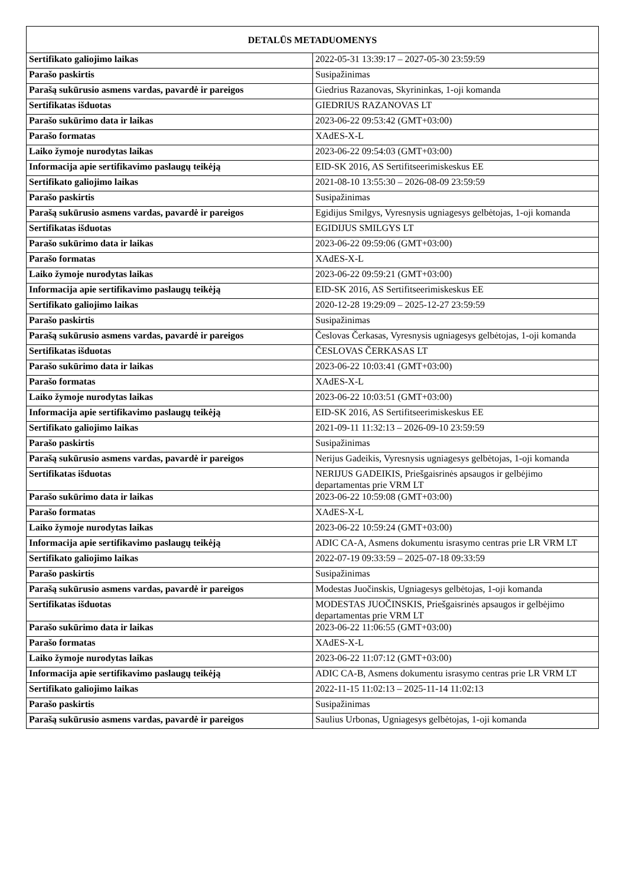| DETALŪS METADUOMENYS | |
| --- | --- |
| Sertifikato galiojimo laikas | 2022-05-31 13:39:17 – 2027-05-30 23:59:59 |
| Parašo paskirtis | Susipažinimas |
| Parašą sukūrusio asmens vardas, pavardė ir pareigos | Giedrius Razanovas, Skyrininkas, 1-oji komanda |
| Sertifikatas išduotas | GIEDRIUS RAZANOVAS LT |
| Parašo sukūrimo data ir laikas | 2023-06-22 09:53:42 (GMT+03:00) |
| Parašo formatas | XAdES-X-L |
| Laiko žymoje nurodytas laikas | 2023-06-22 09:54:03 (GMT+03:00) |
| Informacija apie sertifikavimo paslaugų teikėją | EID-SK 2016, AS Sertifitseerimiskeskus EE |
| Sertifikato galiojimo laikas | 2021-08-10 13:55:30 – 2026-08-09 23:59:59 |
| Parašo paskirtis | Susipažinimas |
| Parašą sukūrusio asmens vardas, pavardė ir pareigos | Egidijus Smilgys, Vyresnysis ugniagesys gelbėtojas, 1-oji komanda |
| Sertifikatas išduotas | EGIDIJUS SMILGYS LT |
| Parašo sukūrimo data ir laikas | 2023-06-22 09:59:06 (GMT+03:00) |
| Parašo formatas | XAdES-X-L |
| Laiko žymoje nurodytas laikas | 2023-06-22 09:59:21 (GMT+03:00) |
| Informacija apie sertifikavimo paslaugų teikėją | EID-SK 2016, AS Sertifitseerimiskeskus EE |
| Sertifikato galiojimo laikas | 2020-12-28 19:29:09 – 2025-12-27 23:59:59 |
| Parašo paskirtis | Susipažinimas |
| Parašą sukūrusio asmens vardas, pavardė ir pareigos | Česlovas Čerkasas, Vyresnysis ugniagesys gelbėtojas, 1-oji komanda |
| Sertifikatas išduotas | ČESLOVAS ČERKASAS LT |
| Parašo sukūrimo data ir laikas | 2023-06-22 10:03:41 (GMT+03:00) |
| Parašo formatas | XAdES-X-L |
| Laiko žymoje nurodytas laikas | 2023-06-22 10:03:51 (GMT+03:00) |
| Informacija apie sertifikavimo paslaugų teikėją | EID-SK 2016, AS Sertifitseerimiskeskus EE |
| Sertifikato galiojimo laikas | 2021-09-11 11:32:13 – 2026-09-10 23:59:59 |
| Parašo paskirtis | Susipažinimas |
| Parašą sukūrusio asmens vardas, pavardė ir pareigos | Nerijus Gadeikis, Vyresnysis ugniagesys gelbėtojas, 1-oji komanda |
| Sertifikatas išduotas | NERIJUS GADEIKIS, Priešgaisrinės apsaugos ir gelbėjimo departamentas prie VRM LT |
| Parašo sukūrimo data ir laikas | 2023-06-22 10:59:08 (GMT+03:00) |
| Parašo formatas | XAdES-X-L |
| Laiko žymoje nurodytas laikas | 2023-06-22 10:59:24 (GMT+03:00) |
| Informacija apie sertifikavimo paslaugų teikėją | ADIC CA-A, Asmens dokumentu israsymo centras prie LR VRM LT |
| Sertifikato galiojimo laikas | 2022-07-19 09:33:59 – 2025-07-18 09:33:59 |
| Parašo paskirtis | Susipažinimas |
| Parašą sukūrusio asmens vardas, pavardė ir pareigos | Modestas Juočinskis, Ugniagesys gelbėtojas, 1-oji komanda |
| Sertifikatas išduotas | MODESTAS JUOČINSKIS, Priešgaisrinės apsaugos ir gelbėjimo departamentas prie VRM LT |
| Parašo sukūrimo data ir laikas | 2023-06-22 11:06:55 (GMT+03:00) |
| Parašo formatas | XAdES-X-L |
| Laiko žymoje nurodytas laikas | 2023-06-22 11:07:12 (GMT+03:00) |
| Informacija apie sertifikavimo paslaugų teikėją | ADIC CA-B, Asmens dokumentu israsymo centras prie LR VRM LT |
| Sertifikato galiojimo laikas | 2022-11-15 11:02:13 – 2025-11-14 11:02:13 |
| Parašo paskirtis | Susipažinimas |
| Parašą sukūrusio asmens vardas, pavardė ir pareigos | Saulius Urbonas, Ugniagesys gelbėtojas, 1-oji komanda |